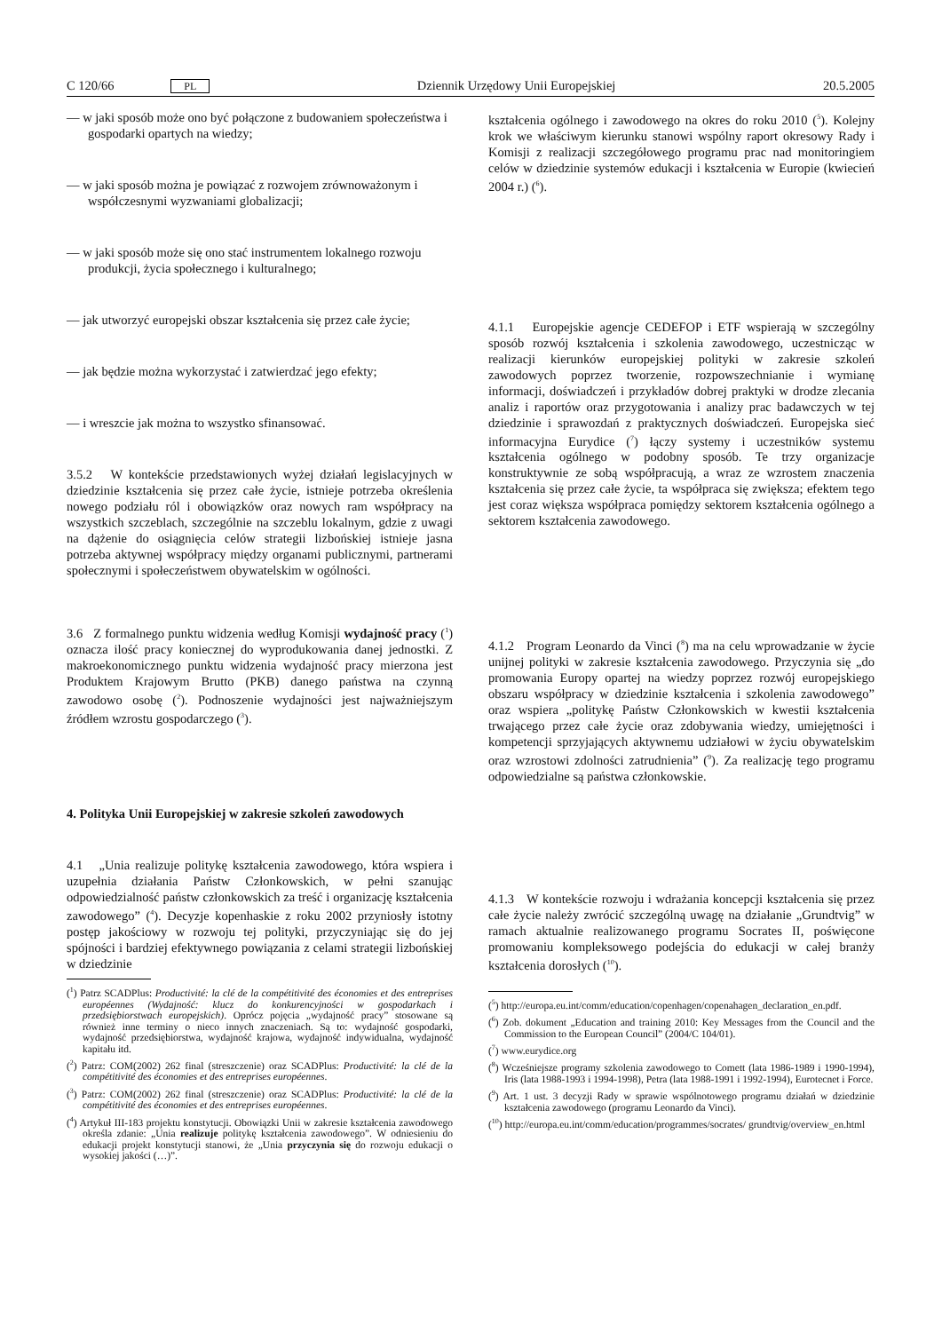C 120/66 PL Dziennik Urzędowy Unii Europejskiej 20.5.2005
— w jaki sposób może ono być połączone z budowaniem społeczeństwa i gospodarki opartych na wiedzy;
— w jaki sposób można je powiązać z rozwojem zrównoważonym i współczesnymi wyzwaniami globalizacji;
— w jaki sposób może się ono stać instrumentem lokalnego rozwoju produkcji, życia społecznego i kulturalnego;
— jak utworzyć europejski obszar kształcenia się przez całe życie;
— jak będzie można wykorzystać i zatwierdzać jego efekty;
— i wreszcie jak można to wszystko sfinansować.
3.5.2 W kontekście przedstawionych wyżej działań legislacyjnych w dziedzinie kształcenia się przez całe życie, istnieje potrzeba określenia nowego podziału ról i obowiązków oraz nowych ram współpracy na wszystkich szczeblach, szczególnie na szczeblu lokalnym, gdzie z uwagi na dążenie do osiągnięcia celów strategii lizbońskiej istnieje jasna potrzeba aktywnej współpracy między organami publicznymi, partnerami społecznymi i społeczeństwem obywatelskim w ogólności.
3.6 Z formalnego punktu widzenia według Komisji wydajność pracy (<sup>1</sup>) oznacza ilość pracy koniecznej do wyprodukowania danej jednostki. Z makroekonomicznego punktu widzenia wydajność pracy mierzona jest Produktem Krajowym Brutto (PKB) danego państwa na czynną zawodowo osobę (<sup>2</sup>). Podnoszenie wydajności jest najważniejszym źródłem wzrostu gospodarczego (<sup>3</sup>).
4. Polityka Unii Europejskiej w zakresie szkoleń zawodowych
4.1 „Unia realizuje politykę kształcenia zawodowego, która wspiera i uzupełnia działania Państw Członkowskich, w pełni szanując odpowiedzialność państw członkowskich za treść i organizację kształcenia zawodowego” (<sup>4</sup>). Decyzje kopenhaskie z roku 2002 przyniosły istotny postęp jakościowy w rozwoju tej polityki, przyczyniając się do jej spójności i bardziej efektywnego powiązania z celami strategii lizbońskiej w dziedzinie
(<sup>1</sup>) Patrz SCADPlus: Productivité: la clé de la compétitivité des économies et des entreprises européennes (Wydajność: klucz do konkurencyjności w gospodarkach i przedsiębiorstwach europejskich). Oprócz pojęcia „wydajność pracy” stosowane są również inne terminy o nieco innych znaczeniach. Są to: wydajność gospodarki, wydajność przedsiębiorstwa, wydajność krajowa, wydajność indywidualna, wydajność kapitału itd.
(<sup>2</sup>) Patrz: COM(2002) 262 final (streszczenie) oraz SCADPlus: Productivité: la clé de la compétitivité des économies et des entreprises européennes.
(<sup>3</sup>) Patrz: COM(2002) 262 final (streszczenie) oraz SCADPlus: Productivité: la clé de la compétitivité des économies et des entreprises européennes.
(<sup>4</sup>) Artykuł III-183 projektu konstytucji. Obowiązki Unii w zakresie kształcenia zawodowego określa zdanie: „Unia realizuje politykę kształcenia zawodowego”. W odniesieniu do edukacji projekt konstytucji stanowi, że „Unia przyczynia się do rozwoju edukacji o wysokiej jakości (…)”.
kształcenia ogólnego i zawodowego na okres do roku 2010 (<sup>5</sup>). Kolejny krok we właściwym kierunku stanowi wspólny raport okresowy Rady i Komisji z realizacji szczegółowego programu prac nad monitoringiem celów w dziedzinie systemów edukacji i kształcenia w Europie (kwiecień 2004 r.) (<sup>6</sup>).
4.1.1 Europejskie agencje CEDEFOP i ETF wspierają w szczególny sposób rozwój kształcenia i szkolenia zawodowego, uczestnicząc w realizacji kierunków europejskiej polityki w zakresie szkoleń zawodowych poprzez tworzenie, rozpowszechnianie i wymianę informacji, doświadczeń i przykładów dobrej praktyki w drodze zlecania analiz i raportów oraz przygotowania i analizy prac badawczych w tej dziedzinie i sprawozdań z praktycznych doświadczeń. Europejska sieć informacyjna Eurydice (<sup>7</sup>) łączy systemy i uczestników systemu kształcenia ogólnego w podobny sposób. Te trzy organizacje konstruktywnie ze sobą współpracują, a wraz ze wzrostem znaczenia kształcenia się przez całe życie, ta współpraca się zwiększa; efektem tego jest coraz większa współpraca pomiędzy sektorem kształcenia ogólnego a sektorem kształcenia zawodowego.
4.1.2 Program Leonardo da Vinci (<sup>8</sup>) ma na celu wprowadzanie w życie unijnej polityki w zakresie kształcenia zawodowego. Przyczynia się „do promowania Europy opartej na wiedzy poprzez rozwój europejskiego obszaru współpracy w dziedzinie kształcenia i szkolenia zawodowego” oraz wspiera „politykę Państw Członkowskich w kwestii kształcenia trwającego przez całe życie oraz zdobywania wiedzy, umiejętności i kompetencji sprzyjających aktywnemu udziałowi w życiu obywatelskim oraz wzrostowi zdolności zatrudnienia” (<sup>9</sup>). Za realizację tego programu odpowiedzialne są państwa członkowskie.
4.1.3 W kontekście rozwoju i wdrażania koncepcji kształcenia się przez całe życie należy zwrócić szczególną uwagę na działanie „Grundtvig” w ramach aktualnie realizowanego programu Socrates II, poświęcone promowaniu kompleksowego podejścia do edukacji w całej branży kształcenia dorosłych (<sup>10</sup>).
(<sup>5</sup>) http://europa.eu.int/comm/education/copenhagen/copenahagen_declaration_en.pdf.
(<sup>6</sup>) Zob. dokument „Education and training 2010: Key Messages from the Council and the Commission to the European Council” (2004/C 104/01).
(<sup>7</sup>) www.eurydice.org
(<sup>8</sup>) Wcześniejsze programy szkolenia zawodowego to Comett (lata 1986-1989 i 1990-1994), Iris (lata 1988-1993 i 1994-1998), Petra (lata 1988-1991 i 1992-1994), Eurotecnet i Force.
(<sup>9</sup>) Art. 1 ust. 3 decyzji Rady w sprawie wspólnotowego programu działań w dziedzinie kształcenia zawodowego (programu Leonardo da Vinci).
(<sup>10</sup>) http://europa.eu.int/comm/education/programmes/socrates/ grundtvig/overview_en.html